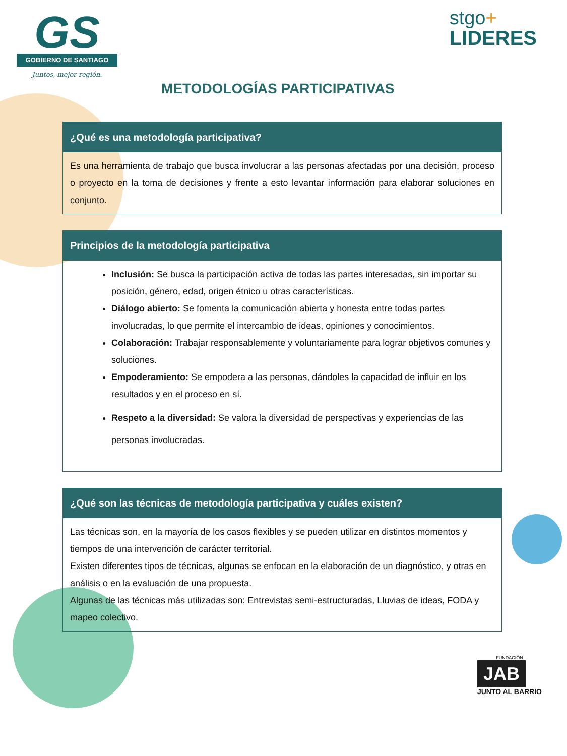GS
GOBIERNO DE SANTIAGO
Juntos, mejor región.
stgo+
LIDERES
METODOLOGÍAS PARTICIPATIVAS
¿Qué es una metodología participativa?
Es una herramienta de trabajo que busca involucrar a las personas afectadas por una decisión, proceso o proyecto en la toma de decisiones y frente a esto levantar información para elaborar soluciones en conjunto.
Principios de la metodología participativa
Inclusión: Se busca la participación activa de todas las partes interesadas, sin importar su posición, género, edad, origen étnico u otras características.
Diálogo abierto: Se fomenta la comunicación abierta y honesta entre todas partes involucradas, lo que permite el intercambio de ideas, opiniones y conocimientos.
Colaboración: Trabajar responsablemente y voluntariamente para lograr objetivos comunes y soluciones.
Empoderamiento: Se empodera a las personas, dándoles la capacidad de influir en los resultados y en el proceso en sí.
Respeto a la diversidad: Se valora la diversidad de perspectivas y experiencias de las personas involucradas.
¿Qué son las técnicas de metodología participativa y cuáles existen?
Las técnicas son, en la mayoría de los casos flexibles y se pueden utilizar en distintos momentos y tiempos de una intervención de carácter territorial.
Existen diferentes tipos de técnicas, algunas se enfocan en la elaboración de un diagnóstico, y otras en análisis o en la evaluación de una propuesta.
Algunas de las técnicas más utilizadas son: Entrevistas semi-estructuradas, Lluvias de ideas, FODA y mapeo colectivo.
FUNDACIÓN
JAB
JUNTO AL BARRIO